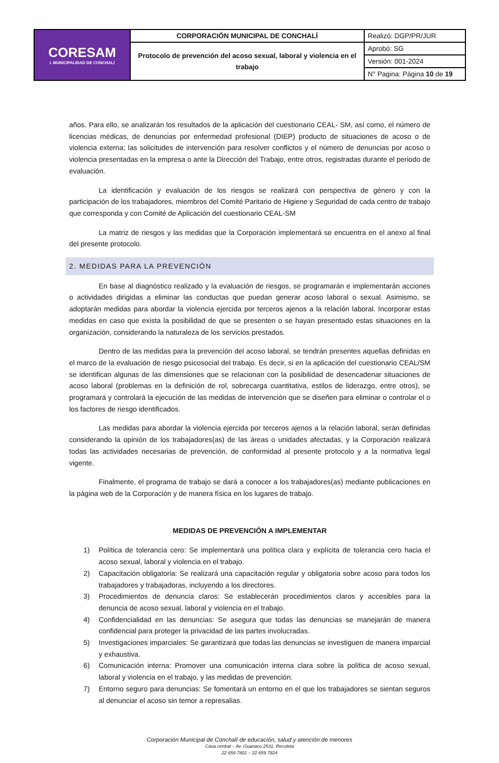| CORESAM I. MUNICIPALIDAD DE CONCHALÍ | CORPORACIÓN MUNICIPAL DE CONCHALÍ | Realizó: DGP/PR/JUR |
| | Protocolo de prevención del acoso sexual, laboral y violencia en el trabajo | Aprobó: SG |
| | | Versión: 001-2024 |
| | | N° Pagina: Página 10 de 19 |
años. Para ello, se analizarán los resultados de la aplicación del cuestionario CEAL- SM, así como, el número de licencias médicas, de denuncias por enfermedad profesional (DIEP) producto de situaciones de acoso o de violencia externa; las solicitudes de intervención para resolver conflictos y el número de denuncias por acoso o violencia presentadas en la empresa o ante la Dirección del Trabajo, entre otros, registradas durante el periodo de evaluación.
La identificación y evaluación de los riesgos se realizará con perspectiva de género y con la participación de los trabajadores, miembros del Comité Paritario de Higiene y Seguridad de cada centro de trabajo que corresponda y con Comité de Aplicación del cuestionario CEAL-SM
La matriz de riesgos y las medidas que la Corporación implementará se encuentra en el anexo al final del presente protocolo.
2. MEDIDAS PARA LA PREVENCIÓN
En base al diagnóstico realizado y la evaluación de riesgos, se programarán e implementarán acciones o actividades dirigidas a eliminar las conductas que puedan generar acoso laboral o sexual. Asimismo, se adoptarán medidas para abordar la violencia ejercida por terceros ajenos a la relación laboral. Incorporar estas medidas en caso que exista la posibilidad de que se presenten o se hayan presentado estas situaciones en la organización, considerando la naturaleza de los servicios prestados.
Dentro de las medidas para la prevención del acoso laboral, se tendrán presentes aquellas definidas en el marco de la evaluación de riesgo psicosocial del trabajo. Es decir, si en la aplicación del cuestionario CEAL/SM se identifican algunas de las dimensiones que se relacionan con la posibilidad de desencadenar situaciones de acoso laboral (problemas en la definición de rol, sobrecarga cuantitativa, estilos de liderazgo, entre otros), se programará y controlará la ejecución de las medidas de intervención que se diseñen para eliminar o controlar el o los factores de riesgo identificados.
Las medidas para abordar la violencia ejercida por terceros ajenos a la relación laboral, serán definidas considerando la opinión de los trabajadores(as) de las áreas o unidades afectadas, y la Corporación realizará todas las actividades necesarias de prevención, de conformidad al presente protocolo y a la normativa legal vigente.
Finalmente, el programa de trabajo se dará a conocer a los trabajadores(as) mediante publicaciones en la página web de la Corporación y de manera física en los lugares de trabajo.
MEDIDAS DE PREVENCIÓN A IMPLEMENTAR
1) Política de tolerancia cero: Se implementará una política clara y explícita de tolerancia cero hacia el acoso sexual, laboral y violencia en el trabajo.
2) Capacitación obligatoria: Se realizará una capacitación regular y obligatoria sobre acoso para todos los trabajadores y trabajadoras, incluyendo a los directores.
3) Procedimientos de denuncia claros: Se establecerán procedimientos claros y accesibles para la denuncia de acoso sexual, laboral y violencia en el trabajo.
4) Confidencialidad en las denuncias: Se asegura que todas las denuncias se manejarán de manera confidencial para proteger la privacidad de las partes involucradas.
5) Investigaciones imparciales: Se garantizará que todas las denuncias se investiguen de manera imparcial y exhaustiva.
6) Comunicación interna: Promover una comunicación interna clara sobre la política de acoso sexual, laboral y violencia en el trabajo, y las medidas de prevención.
7) Entorno seguro para denuncias: Se fomentará un entorno en el que los trabajadores se sientan seguros al denunciar el acoso sin temor a represalias.
Corporación Municipal de Conchalí de educación, salud y atención de menores
Casa central – Av. Guanaco 2531, Recoleta
22 659 7801 – 22 659 7824